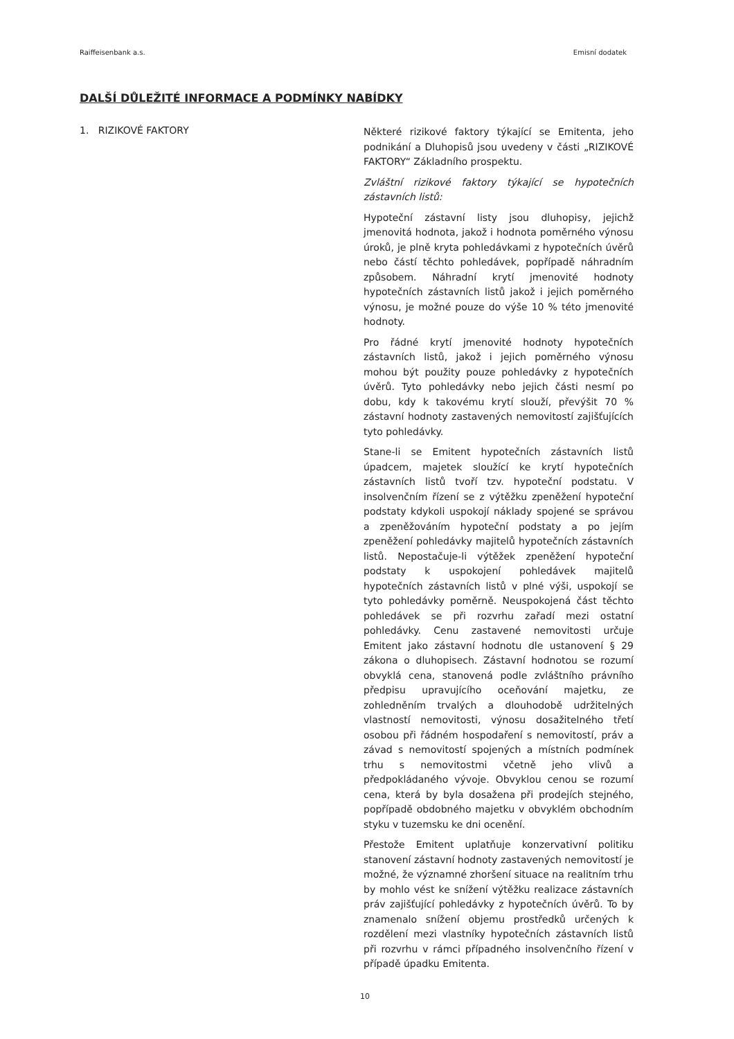Raiffeisenbank a.s. Emisní dodatek
DALŠÍ DŮLEŽITÉ INFORMACE A PODMÍNKY NABÍDKY
1. RIZIKOVÉ FAKTORY
Některé rizikové faktory týkající se Emitenta, jeho podnikání a Dluhopisů jsou uvedeny v části „RIZIKOVÉ FAKTORY“ Základního prospektu.
Zvláštní rizikové faktory týkající se hypotečních zástavních listů:
Hypoteční zástavní listy jsou dluhopisy, jejichž jmenovitá hodnota, jakož i hodnota poměrného výnosu úroků, je plně kryta pohledávkami z hypotečních úvěrů nebo částí těchto pohledávek, popřípadě náhradním způsobem. Náhradní krytí jmenovité hodnoty hypotečních zástavních listů jakož i jejich poměrného výnosu, je možné pouze do výše 10 % této jmenovité hodnoty.
Pro řádné krytí jmenovité hodnoty hypotečních zástavních listů, jakož i jejich poměrného výnosu mohou být použity pouze pohledávky z hypotečních úvěrů. Tyto pohledávky nebo jejich části nesmí po dobu, kdy k takovému krytí slouží, převýšit 70 % zástavní hodnoty zastavených nemovitostí zajišťujících tyto pohledávky.
Stane-li se Emitent hypotečních zástavních listů úpadcem, majetek sloužící ke krytí hypotečních zástavních listů tvoří tzv. hypoteční podstatu. V insolvenčním řízení se z výtěžku zpeněžení hypoteční podstaty kdykoli uspokojí náklady spojené se správou a zpeněžováním hypoteční podstaty a po jejím zpeněžení pohledávky majitelů hypotečních zástavních listů. Nepostačuje-li výtěžek zpeněžení hypoteční podstaty k uspokojení pohledávek majitelů hypotečních zástavních listů v plné výši, uspokojí se tyto pohledávky poměrně. Neuspokojená část těchto pohledávek se při rozvrhu zařadí mezi ostatní pohledávky. Cenu zastavené nemovitosti určuje Emitent jako zástavní hodnotu dle ustanovení § 29 zákona o dluhopisech. Zástavní hodnotou se rozumí obvyklá cena, stanovená podle zvláštního právního předpisu upravujícího oceňování majetku, ze zohledněním trvalých a dlouhodobě udržitelných vlastností nemovitosti, výnosu dosažitelného třetí osobou při řádném hospodaření s nemovitostí, práv a závad s nemovitostí spojených a místních podmínek trhu s nemovitostmi včetně jeho vlivů a předpokládaného vývoje. Obvyklou cenou se rozumí cena, která by byla dosažena při prodejích stejného, popřípadě obdobného majetku v obvyklém obchodním styku v tuzemsku ke dni ocenění.
Přestože Emitent uplatňuje konzervativní politiku stanovení zástavní hodnoty zastavených nemovitostí je možné, že významné zhoršení situace na realitním trhu by mohlo vést ke snížení výtěžku realizace zástavních práv zajišťující pohledávky z hypotečních úvěrů. To by znamenalo snížení objemu prostředků určených k rozdělení mezi vlastníky hypotečních zástavních listů při rozvrhu v rámci případného insolvenčního řízení v případě úpadku Emitenta.
10